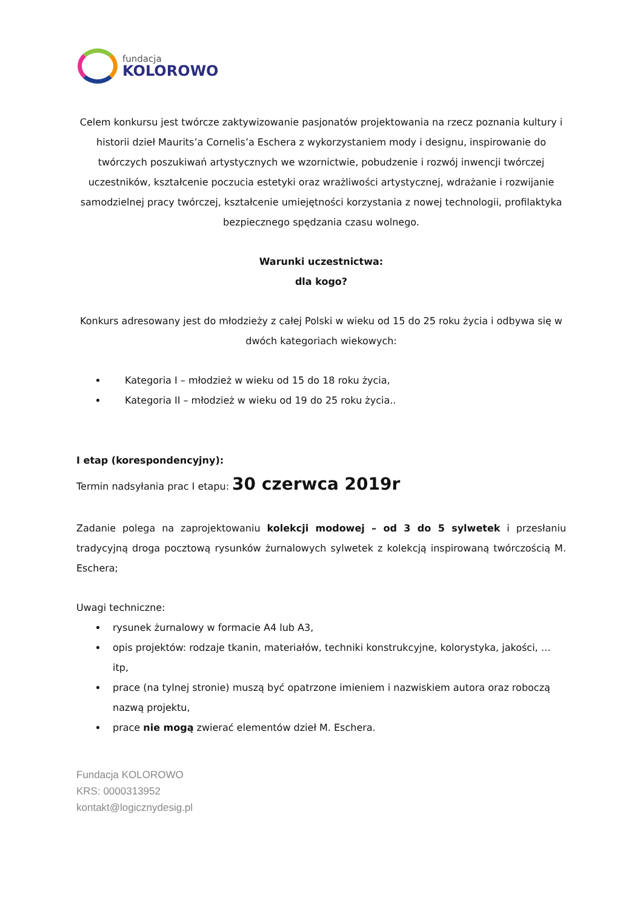fundacja
KOLOROWO
Celem konkursu jest twórcze zaktywizowanie pasjonatów projektowania na rzecz poznania kultury i historii dzieł Maurits’a Cornelis’a Eschera z wykorzystaniem mody i designu, inspirowanie do twórczych poszukiwań artystycznych we wzornictwie, pobudzenie i rozwój inwencji twórczej uczestników, kształcenie poczucia estetyki oraz wrażliwości artystycznej, wdrażanie i rozwijanie samodzielnej pracy twórczej, kształcenie umiejętności korzystania z nowej technologii, profilaktyka bezpiecznego spędzania czasu wolnego.
Warunki uczestnictwa:
dla kogo?
Konkurs adresowany jest do młodzieży z całej Polski w wieku od 15 do 25 roku życia i odbywa się w dwóch kategoriach wiekowych:
Kategoria I – młodzież w wieku od 15 do 18 roku życia,
Kategoria II – młodzież w wieku od 19 do 25 roku życia..
I etap (korespondencyjny):
Termin nadsyłania prac I etapu: 30 czerwca 2019r
Zadanie polega na zaprojektowaniu kolekcji modowej – od 3 do 5 sylwetek i przesłaniu tradycyjną droga pocztową rysunków żurnalowych sylwetek z kolekcją inspirowaną twórczością M. Eschera;
Uwagi techniczne:
rysunek żurnalowy w formacie A4 lub A3,
opis projektów: rodzaje tkanin, materiałów, techniki konstrukcyjne, kolorystyka, jakości, …itp,
prace (na tylnej stronie) muszą być opatrzone imieniem i nazwiskiem autora oraz roboczą nazwą projektu,
prace nie mogą zwierać elementów dzieł M. Eschera.
Fundacja KOLOROWO
KRS: 0000313952
kontakt@logicznydesig.pl